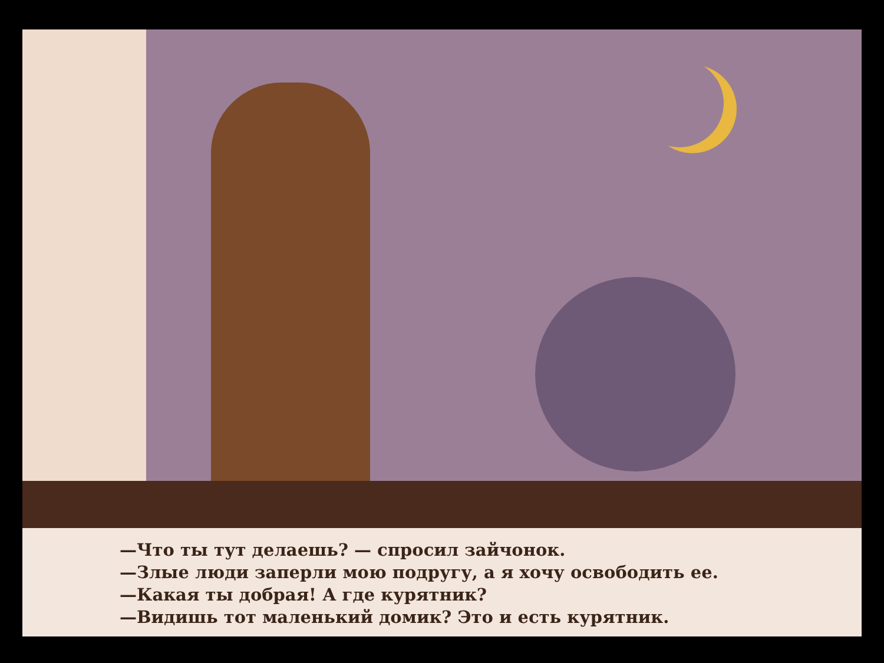—Что ты тут делаешь? — спросил зайчонок.
—Злые люди заперли мою подругу, а я хочу освободить ее.
—Какая ты добрая! А где курятник?
—Видишь тот маленький домик? Это и есть курятник.